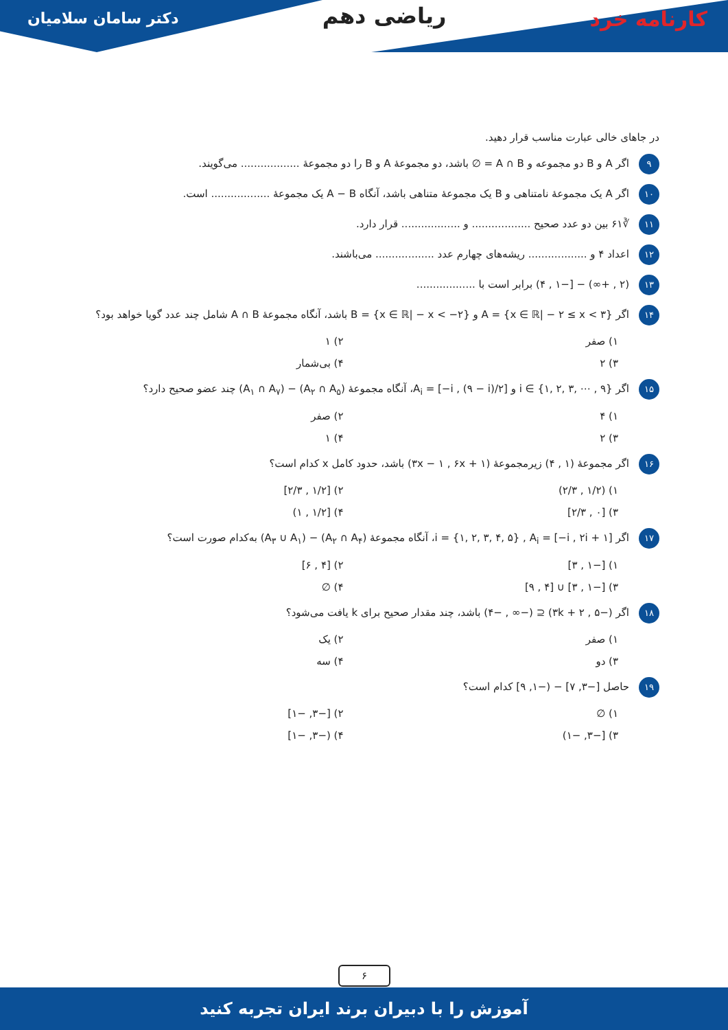کارنامه خرد
ریاضی دهم
دکتر سامان سلامیان
در جاهای خالی عبارت مناسب قرار دهید.
۹ اگر A و B دو مجموعه و A ∩ B = ∅ باشد، دو مجموعهٔ A و B را دو مجموعهٔ .................. می‌گویند.
۱۰ اگر A یک مجموعهٔ نامتناهی و B یک مجموعهٔ متناهی باشد، آنگاه A − B یک مجموعهٔ .................. است.
۱۱ ∛۶۱ بین دو عدد صحیح .................. و .................. قرار دارد.
۱۲ اعداد ۴ و .................. ریشه‌های چهارم عدد .................. می‌باشند.
۱۳ (۲ , +∞) − [−۱ , ۴) برابر است با ..................
۱۴ اگر A = {x ∈ ℝ| − ۲ ≤ x < ۳} و B = {x ∈ ℝ| − x < −۲} باشد، آنگاه مجموعهٔ A ∩ B شامل چند عدد گویا خواهد بود؟
۱) صفر ۲) ۱ ۳) ۲ ۴) بی‌شمار
۱۵ اگر i ∈ {۱, ۲, ۳, ⋯ , ۹} و A<sub>i</sub> = [−i , (۹ − i)/۲]، آنگاه مجموعهٔ (A<sub>۲</sub> ∩ A<sub>۵</sub>) − (A<sub>۱</sub> ∩ A<sub>۷</sub>) چند عضو صحیح دارد؟
۱) ۴ ۲) صفر ۳) ۲ ۴) ۱
۱۶ اگر مجموعهٔ (۱ , ۴) زیرمجموعهٔ (۳x − ۱ , ۶x + ۱) باشد، حدود کامل x کدام است؟
۱) (۱/۲ , ۲/۳) ۲) [۱/۲ , ۲/۳] ۳) [۰ , ۲/۳] ۴) [۱/۲ , ۱)
۱۷ اگر i = {۱, ۲, ۳, ۴, ۵} , A<sub>i</sub> = [−i , ۲i + ۱]، آنگاه مجموعهٔ (A<sub>۲</sub> ∩ A<sub>۴</sub>) − (A<sub>۳</sub> ∪ A<sub>۱</sub>) به‌کدام صورت است؟
۱) [−۱ , ۳] ۲) [۴ , ۶] ۳) [−۱ , ۳] ∪ [۴ , ۹] ۴) ∅
۱۸ اگر (−۵ , ۳k + ۲) ⊆ (−∞ , −۴) باشد، چند مقدار صحیح برای k یافت می‌شود؟
۱) صفر ۲) یک ۳) دو ۴) سه
۱۹ حاصل [−۳, ۷] − (−۱, ۹] کدام است؟
۱) ∅ ۲) [−۳, −۱] ۳) [−۳, −۱) ۴) (−۳, −۱]
۶
آموزش را با دبیران برند ایران تجربه کنید